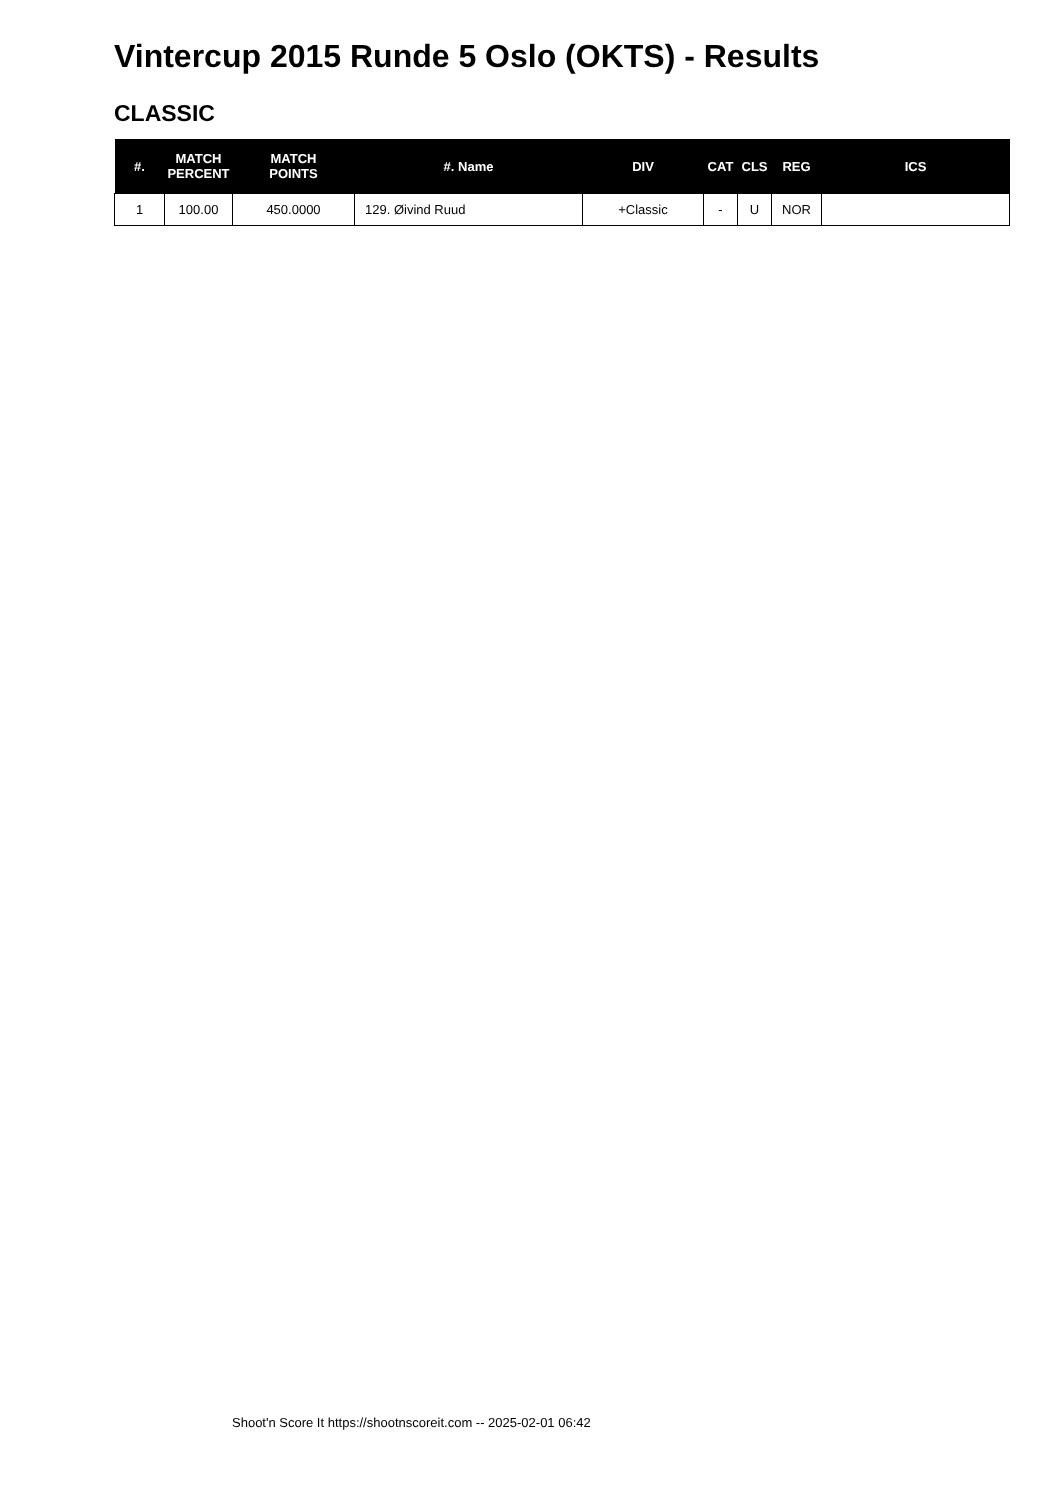Vintercup 2015 Runde 5 Oslo (OKTS) - Results
CLASSIC
| #. | MATCH PERCENT | MATCH POINTS | #. Name | DIV | CAT | CLS | REG | ICS |
| --- | --- | --- | --- | --- | --- | --- | --- | --- |
| 1 | 100.00 | 450.0000 | 129. Øivind Ruud | +Classic | - | U | NOR | |
Shoot'n Score It https://shootnscoreit.com -- 2025-02-01 06:42